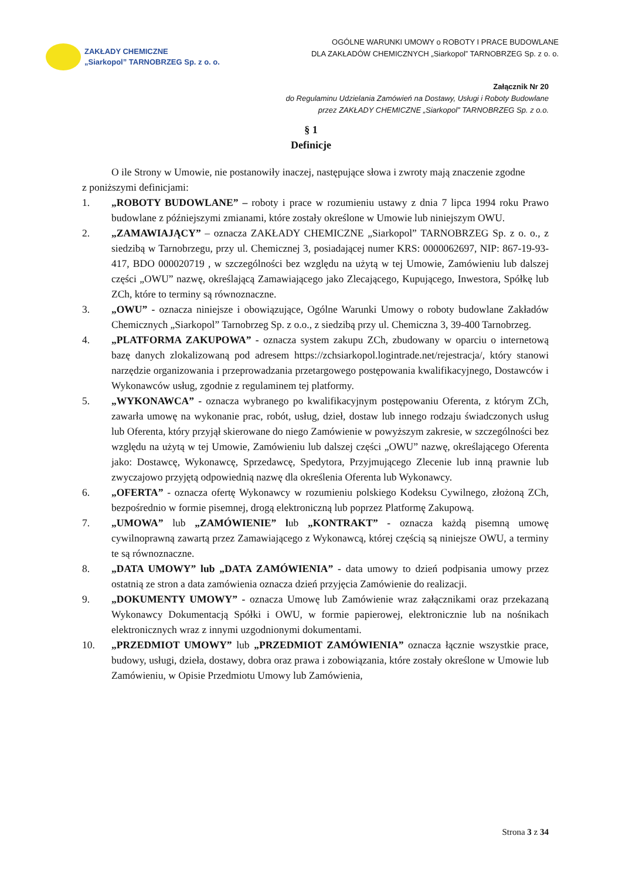ZAKŁADY CHEMICZNE
„Siarkopol” TARNOBRZEG Sp. z o. o.
OGÓLNE WARUNKI UMOWY o ROBOTY I PRACE BUDOWLANE
DLA ZAKŁADÓW CHEMICZNYCH „Siarkopol” TARNOBRZEG Sp. z o. o.
Załącznik Nr 20
do Regulaminu Udzielania Zamówień na Dostawy, Usługi i Roboty Budowlane
przez ZAKŁADY CHEMICZNE „Siarkopol” TARNOBRZEG Sp. z o.o.
§ 1
Definicje
O ile Strony w Umowie, nie postanowiły inaczej, następujące słowa i zwroty mają znaczenie zgodne
z poniższymi definicjami:
1. „ROBOTY BUDOWLANE” – roboty i prace w rozumieniu ustawy z dnia 7 lipca 1994 roku Prawo budowlane z późniejszymi zmianami, które zostały określone w Umowie lub niniejszym OWU.
2. „ZAMAWIAJĄCY” – oznacza ZAKŁADY CHEMICZNE „Siarkopol” TARNOBRZEG Sp. z o. o., z siedzibą w Tarnobrzegu, przy ul. Chemicznej 3, posiadającej numer KRS: 0000062697, NIP: 867-19-93-417, BDO 000020719 , w szczególności bez względu na użytą w tej Umowie, Zamówieniu lub dalszej części „OWU” nazwę, określającą Zamawiającego jako Zlecającego, Kupującego, Inwestora, Spółkę lub ZCh, które to terminy są równoznaczne.
3. „OWU” - oznacza niniejsze i obowiązujące, Ogólne Warunki Umowy o roboty budowlane Zakładów Chemicznych „Siarkopol” Tarnobrzeg Sp. z o.o., z siedzibą przy ul. Chemiczna 3, 39-400 Tarnobrzeg.
4. „PLATFORMA ZAKUPOWA” - oznacza system zakupu ZCh, zbudowany w oparciu o internetową bazę danych zlokalizowaną pod adresem https://zchsiarkopol.logintrade.net/rejestracja/, który stanowi narzędzie organizowania i przeprowadzania przetargowego postępowania kwalifikacyjnego, Dostawców i Wykonawców usług, zgodnie z regulaminem tej platformy.
5. „WYKONAWCA” - oznacza wybranego po kwalifikacyjnym postępowaniu Oferenta, z którym ZCh, zawarła umowę na wykonanie prac, robót, usług, dzieł, dostaw lub innego rodzaju świadczonych usług lub Oferenta, który przyjął skierowane do niego Zamówienie w powyższym zakresie, w szczególności bez względu na użytą w tej Umowie, Zamówieniu lub dalszej części „OWU” nazwę, określającego Oferenta jako: Dostawcę, Wykonawcę, Sprzedawcę, Spedytora, Przyjmującego Zlecenie lub inną prawnie lub zwyczajowo przyjętą odpowiednią nazwę dla określenia Oferenta lub Wykonawcy.
6. „OFERTA” - oznacza ofertę Wykonawcy w rozumieniu polskiego Kodeksu Cywilnego, złożoną ZCh, bezpośrednio w formie pisemnej, drogą elektroniczną lub poprzez Platformę Zakupową.
7. „UMOWA” lub „ZAMÓWIENIE” lub „KONTRAKT” - oznacza każdą pisemną umowę cywilnoprawną zawartą przez Zamawiającego z Wykonawcą, której częścią są niniejsze OWU, a terminy te są równoznaczne.
8. „DATA UMOWY” lub „DATA ZAMÓWIENIA” - data umowy to dzień podpisania umowy przez ostatnią ze stron a data zamówienia oznacza dzień przyjęcia Zamówienie do realizacji.
9. „DOKUMENTY UMOWY” - oznacza Umowę lub Zamówienie wraz załącznikami oraz przekazaną Wykonawcy Dokumentacją Spółki i OWU, w formie papierowej, elektronicznie lub na nośnikach elektronicznych wraz z innymi uzgodnionymi dokumentami.
10. „PRZEDMIOT UMOWY” lub „PRZEDMIOT ZAMÓWIENIA” oznacza łącznie wszystkie prace, budowy, usługi, dzieła, dostawy, dobra oraz prawa i zobowiązania, które zostały określone w Umowie lub Zamówieniu, w Opisie Przedmiotu Umowy lub Zamówienia,
Strona 3 z 34